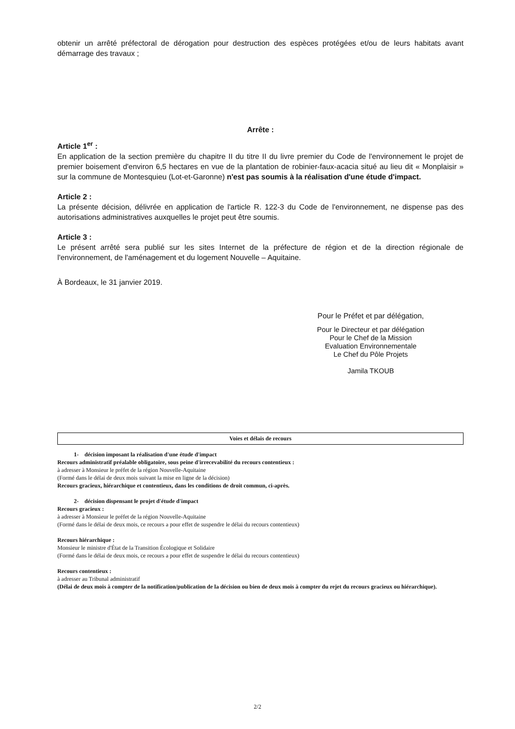obtenir un arrêté préfectoral de dérogation pour destruction des espèces protégées et/ou de leurs habitats avant démarrage des travaux ;
Arrête :
Article 1<sup>er</sup> :
En application de la section première du chapitre II du titre II du livre premier du Code de l'environnement le projet de premier boisement d'environ 6,5 hectares en vue de la plantation de robinier-faux-acacia situé au lieu dit « Monplaisir » sur la commune de Montesquieu (Lot-et-Garonne) n'est pas soumis à la réalisation d'une étude d'impact.
Article 2 :
La présente décision, délivrée en application de l'article R. 122-3 du Code de l'environnement, ne dispense pas des autorisations administratives auxquelles le projet peut être soumis.
Article 3 :
Le présent arrêté sera publié sur les sites Internet de la préfecture de région et de la direction régionale de l'environnement, de l'aménagement et du logement Nouvelle – Aquitaine.
À Bordeaux, le 31 janvier 2019.
Pour le Préfet et par délégation,
Pour le Directeur et par délégation
Pour le Chef de la Mission
Evaluation Environnementale
Le Chef du Pôle Projets
Jamila TKOUB
Voies et délais de recours
1- décision imposant la réalisation d'une étude d'impact
Recours administratif préalable obligatoire, sous peine d'irrecevabilité du recours contentieux :
à adresser à Monsieur le préfet de la région Nouvelle-Aquitaine
(Formé dans le délai de deux mois suivant la mise en ligne de la décision)
Recours gracieux, hiérarchique et contentieux, dans les conditions de droit commun, ci-après.
2- décision dispensant le projet d'étude d'impact
Recours gracieux :
à adresser à Monsieur le préfet de la région Nouvelle-Aquitaine
(Formé dans le délai de deux mois, ce recours a pour effet de suspendre le délai du recours contentieux)
Recours hiérarchique :
Monsieur le ministre d'État de la Transition Écologique et Solidaire
(Formé dans le délai de deux mois, ce recours a pour effet de suspendre le délai du recours contentieux)
Recours contentieux :
à adresser au Tribunal administratif
(Délai de deux mois à compter de la notification/publication de la décision ou bien de deux mois à compter du rejet du recours gracieux ou hiérarchique).
2/2